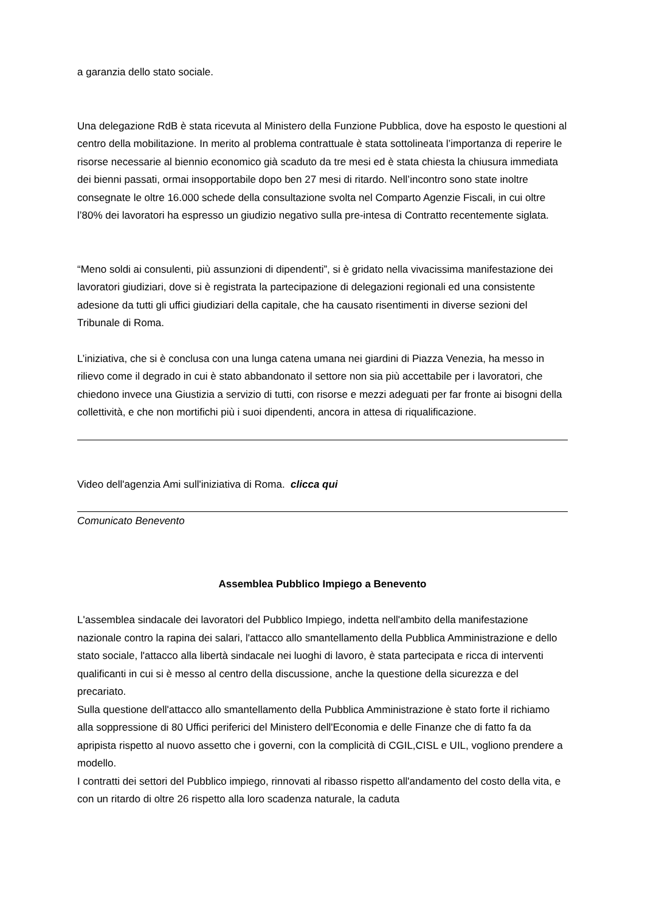a garanzia dello stato sociale.
Una delegazione RdB è stata ricevuta al Ministero della Funzione Pubblica, dove ha esposto le questioni al centro della mobilitazione. In merito al problema contrattuale è stata sottolineata l’importanza di reperire le risorse necessarie al biennio economico già scaduto da tre mesi ed è stata chiesta la chiusura immediata dei bienni passati, ormai insopportabile dopo ben 27 mesi di ritardo. Nell’incontro sono state inoltre consegnate le oltre 16.000 schede della consultazione svolta nel Comparto Agenzie Fiscali, in cui oltre l’80% dei lavoratori ha espresso un giudizio negativo sulla pre-intesa di Contratto recentemente siglata.
“Meno soldi ai consulenti, più assunzioni di dipendenti”, si è gridato nella vivacissima manifestazione dei lavoratori giudiziari, dove si è registrata la partecipazione di delegazioni regionali ed una consistente adesione da tutti gli uffici giudiziari della capitale, che ha causato risentimenti in diverse sezioni del Tribunale di Roma.
L’iniziativa, che si è conclusa con una lunga catena umana nei giardini di Piazza Venezia, ha messo in rilievo come il degrado in cui è stato abbandonato il settore non sia più accettabile per i lavoratori, che chiedono invece una Giustizia a servizio di tutti, con risorse e mezzi adeguati per far fronte ai bisogni della collettività, e che non mortifichi più i suoi dipendenti, ancora in attesa di riqualificazione.
Video dell'agenzia Ami sull'iniziativa di Roma. clicca qui
Comunicato Benevento
Assemblea Pubblico Impiego a Benevento
L'assemblea sindacale dei lavoratori del Pubblico Impiego, indetta nell'ambito della manifestazione nazionale contro la rapina dei salari, l'attacco allo smantellamento della Pubblica Amministrazione e dello stato sociale, l'attacco alla libertà sindacale nei luoghi di lavoro, è stata partecipata e ricca di interventi qualificanti in cui si è messo al centro della discussione, anche la questione della sicurezza e del precariato.
Sulla questione dell'attacco allo smantellamento della Pubblica Amministrazione è stato forte il richiamo alla soppressione di 80 Uffici periferici del Ministero dell'Economia e delle Finanze che di fatto fa da apripista rispetto al nuovo assetto che i governi, con la complicità di CGIL,CISL e UIL, vogliono prendere a modello.
I contratti dei settori del Pubblico impiego, rinnovati al ribasso rispetto all'andamento del costo della vita, e con un ritardo di oltre 26 rispetto alla loro scadenza naturale, la caduta